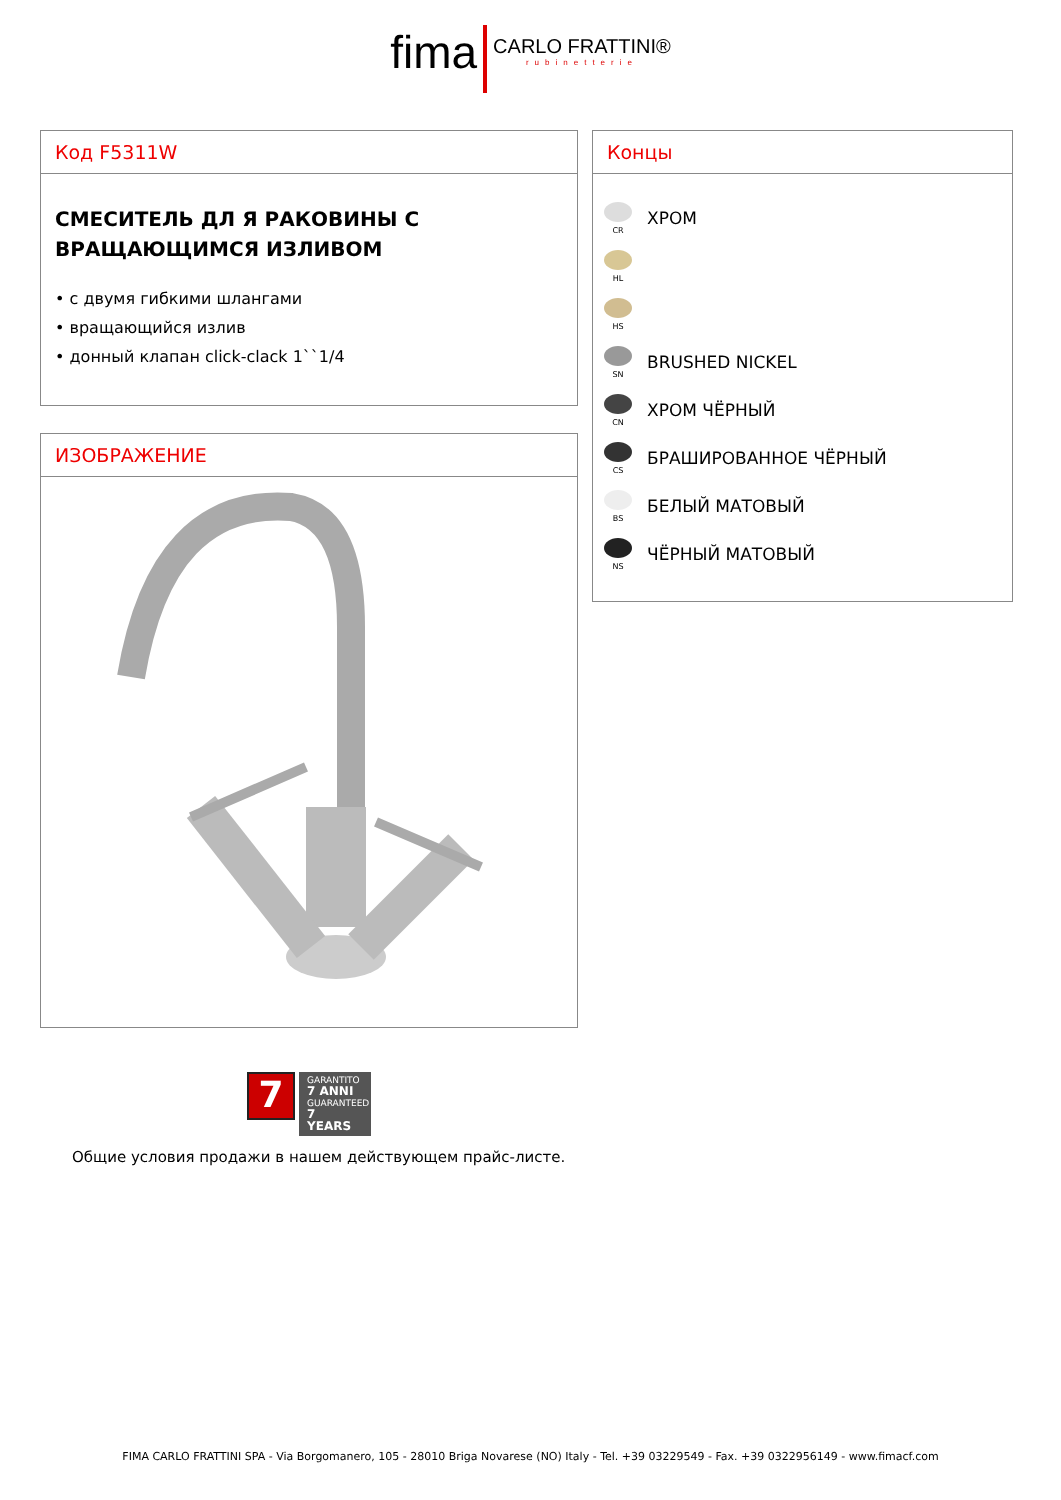fima CARLO FRATTINI® rubinetterie
Код F5311W
СМЕСИТЕЛЬ ДЛ Я РАКОВИНЫ С ВРАЩАЮЩИМСЯ ИЗЛИВОМ
• с двумя гибкими шлангами
• вращающийся излив
• донный клапан click-clack 1``1/4
Концы
CR
ХРОМ
HL
HS
SN
BRUSHED NICKEL
CN
ХРОМ ЧЁРНЫЙ
CS
БРАШИРОВАННОЕ ЧЁРНЫЙ
BS
БЕЛЫЙ МАТОВЫЙ
NS
ЧЁРНЫЙ МАТОВЫЙ
ИЗОБРАЖЕНИЕ
7
GARANTITO
7 ANNI
GUARANTEED
7 YEARS
Общие условия продажи в нашем действующем прайс-листе.
FIMA CARLO FRATTINI SPA - Via Borgomanero, 105 - 28010 Briga Novarese (NO) Italy - Tel. +39 03229549 - Fax. +39 0322956149 - www.fimacf.com